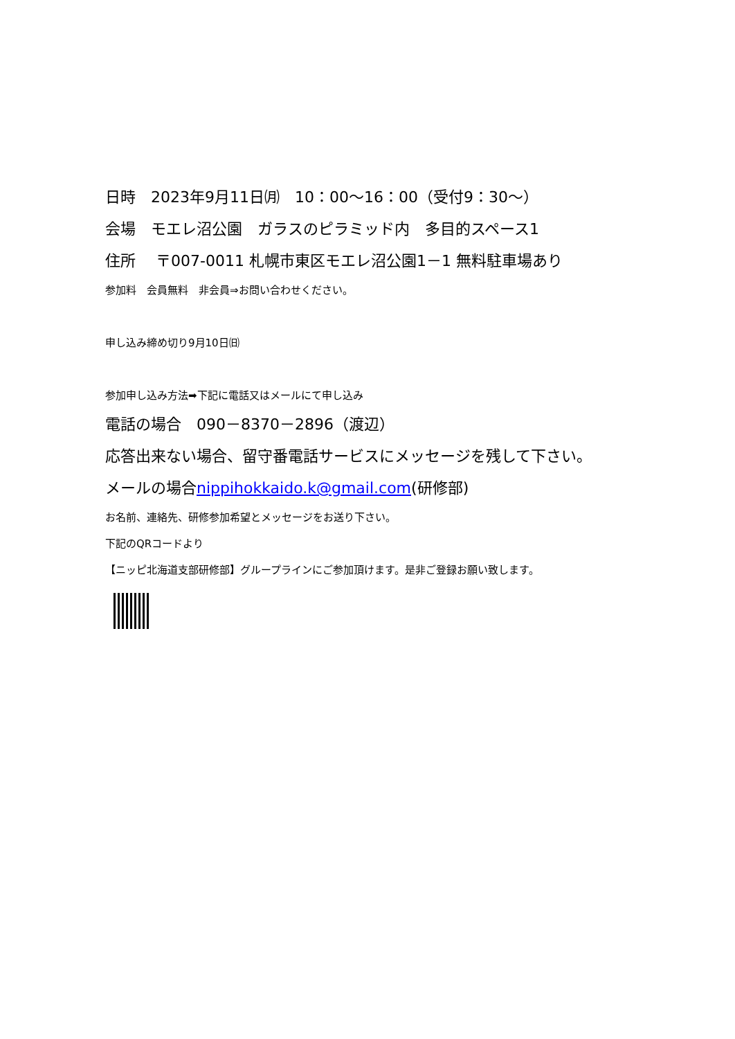日時　2023年9月11日㈪　10：00～16：00（受付9：30～）
会場　モエレ沼公園　ガラスのピラミッド内　多目的スペース1
住所　 〒007-0011 札幌市東区モエレ沼公園1－1 無料駐車場あり
参加料　会員無料　非会員⇒お問い合わせください。
申し込み締め切り9月10日㈰
参加申し込み方法➡下記に電話又はメールにて申し込み
電話の場合　090－8370－2896（渡辺）
応答出来ない場合、留守番電話サービスにメッセージを残して下さい。
メールの場合nippihokkaido.k@gmail.com(研修部)
お名前、連絡先、研修参加希望とメッセージをお送り下さい。
下記のQRコードより
【ニッピ北海道支部研修部】グループラインにご参加頂けます。是非ご登録お願い致します。